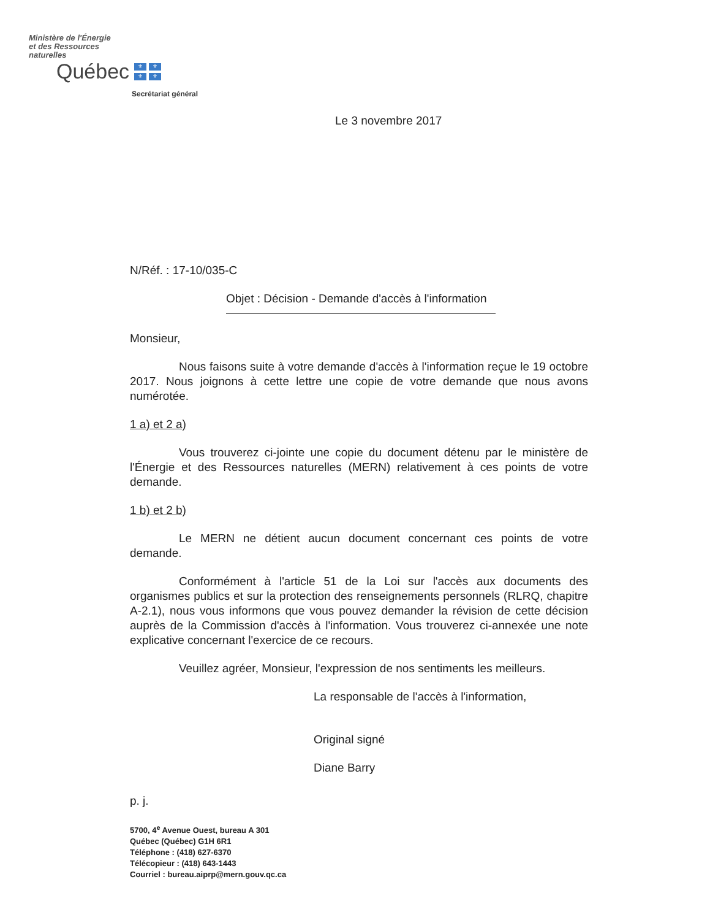Ministère de l'Énergie
et des Ressources
naturelles
Québec
⚜ ⚜ ⚜ ⚜
Secrétariat général
Le 3 novembre 2017
N/Réf. : 17-10/035-C
Objet : Décision - Demande d'accès à l'information
Monsieur,
Nous faisons suite à votre demande d'accès à l'information reçue le 19 octobre 2017. Nous joignons à cette lettre une copie de votre demande que nous avons numérotée.
1 a) et 2 a)
Vous trouverez ci-jointe une copie du document détenu par le ministère de l'Énergie et des Ressources naturelles (MERN) relativement à ces points de votre demande.
1 b) et 2 b)
Le MERN ne détient aucun document concernant ces points de votre demande.
Conformément à l'article 51 de la Loi sur l'accès aux documents des organismes publics et sur la protection des renseignements personnels (RLRQ, chapitre A-2.1), nous vous informons que vous pouvez demander la révision de cette décision auprès de la Commission d'accès à l'information. Vous trouverez ci-annexée une note explicative concernant l'exercice de ce recours.
Veuillez agréer, Monsieur, l'expression de nos sentiments les meilleurs.
La responsable de l'accès à l'information,
Original signé
Diane Barry
p. j.
5700, 4<sup>e</sup> Avenue Ouest, bureau A 301
Québec (Québec) G1H 6R1
Téléphone : (418) 627-6370
Télécopieur : (418) 643-1443
Courriel : bureau.aiprp@mern.gouv.qc.ca